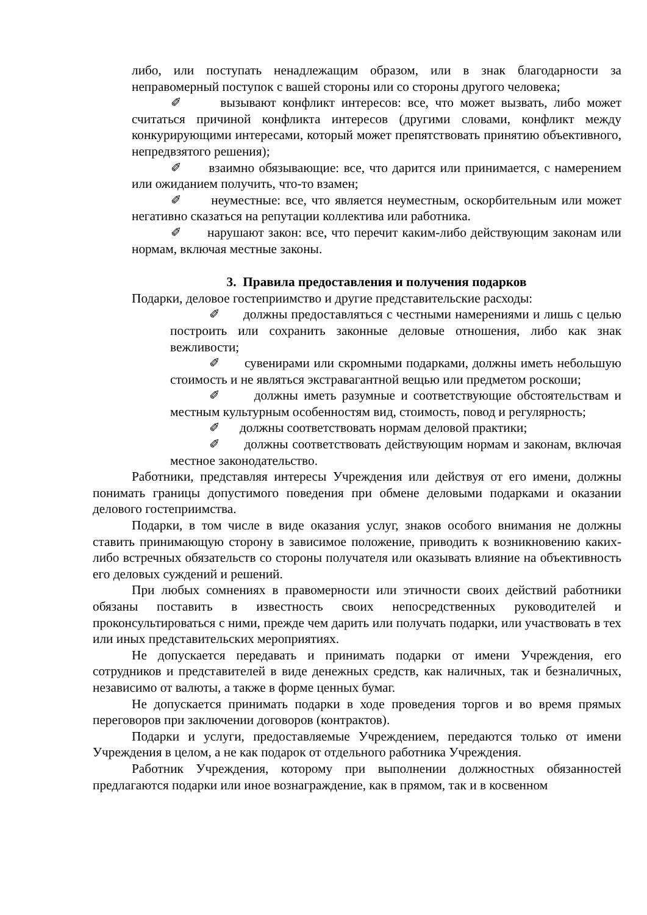либо, или поступать ненадлежащим образом, или в знак благодарности за неправомерный поступок с вашей стороны или со стороны другого человека;
✐ вызывают конфликт интересов: все, что может вызвать, либо может считаться причиной конфликта интересов (другими словами, конфликт между конкурирующими интересами, который может препятствовать принятию объективного, непредвзятого решения);
✐ взаимно обязывающие: все, что дарится или принимается, с намерением или ожиданием получить, что-то взамен;
✐ неуместные: все, что является неуместным, оскорбительным или может негативно сказаться на репутации коллектива или работника.
✐ нарушают закон: все, что перечит каким-либо действующим законам или нормам, включая местные законы.
3. Правила предоставления и получения подарков
Подарки, деловое гостеприимство и другие представительские расходы:
✐ должны предоставляться с честными намерениями и лишь с целью построить или сохранить законные деловые отношения, либо как знак вежливости;
✐ сувенирами или скромными подарками, должны иметь небольшую стоимость и не являться экстравагантной вещью или предметом роскоши;
✐ должны иметь разумные и соответствующие обстоятельствам и местным культурным особенностям вид, стоимость, повод и регулярность;
✐ должны соответствовать нормам деловой практики;
✐ должны соответствовать действующим нормам и законам, включая местное законодательство.
Работники, представляя интересы Учреждения или действуя от его имени, должны понимать границы допустимого поведения при обмене деловыми подарками и оказании делового гостеприимства.
Подарки, в том числе в виде оказания услуг, знаков особого внимания не должны ставить принимающую сторону в зависимое положение, приводить к возникновению каких-либо встречных обязательств со стороны получателя или оказывать влияние на объективность его деловых суждений и решений.
При любых сомнениях в правомерности или этичности своих действий работники обязаны поставить в известность своих непосредственных руководителей и проконсультироваться с ними, прежде чем дарить или получать подарки, или участвовать в тех или иных представительских мероприятиях.
Не допускается передавать и принимать подарки от имени Учреждения, его сотрудников и представителей в виде денежных средств, как наличных, так и безналичных, независимо от валюты, а также в форме ценных бумаг.
Не допускается принимать подарки в ходе проведения торгов и во время прямых переговоров при заключении договоров (контрактов).
Подарки и услуги, предоставляемые Учреждением, передаются только от имени Учреждения в целом, а не как подарок от отдельного работника Учреждения.
Работник Учреждения, которому при выполнении должностных обязанностей предлагаются подарки или иное вознаграждение, как в прямом, так и в косвенном